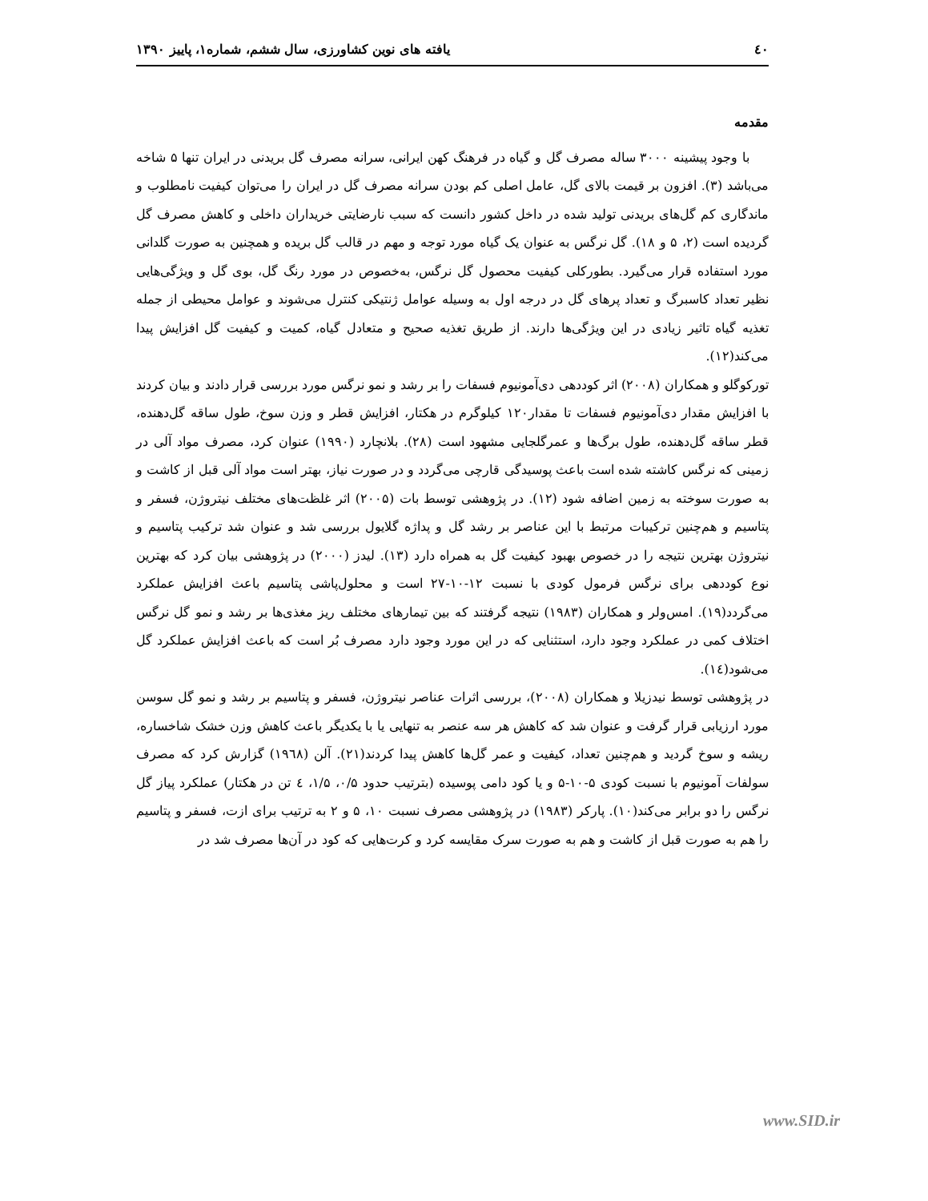٤٠ یافته های نوین کشاورزی، سال ششم، شماره۱، پاییز ۱۳۹۰
مقدمه
با وجود پیشینه ۳۰۰۰ ساله مصرف گل و گیاه در فرهنگ کهن ایرانی، سرانه مصرف گل بریدنی در ایران تنها ۵ شاخه می‌باشد (۳). افزون بر قیمت بالای گل، عامل اصلی کم بودن سرانه مصرف گل در ایران را می‌توان کیفیت نامطلوب و ماندگاری کم گل‌های بریدنی تولید شده در داخل کشور دانست که سبب نارضایتی خریداران داخلی و کاهش مصرف گل گردیده است (۲، ۵ و ۱۸). گل نرگس به عنوان یک گیاه مورد توجه و مهم در قالب گل بریده و همچنین به صورت گلدانی مورد استفاده قرار می‌گیرد. بطورکلی کیفیت محصول گل نرگس، به‌خصوص در مورد رنگ گل، بوی گل و ویژگی‌هایی نظیر تعداد کاسبرگ و تعداد پرهای گل در درجه اول به وسیله عوامل ژنتیکی کنترل می‌شوند و عوامل محیطی از جمله تغذیه گیاه تاثیر زیادی در این ویژگی‌ها دارند. از طریق تغذیه صحیح و متعادل گیاه، کمیت و کیفیت گل افزایش پیدا می‌کند(۱۲).
تورکوگلو و همکاران (۲۰۰۸) اثر کوددهی دی‌آمونیوم فسفات را بر رشد و نمو نرگس مورد بررسی قرار دادند و بیان کردند با افزایش مقدار دی‌آمونیوم فسفات تا مقدار۱۲۰ کیلوگرم در هکتار، افزایش قطر و وزن سوخ، طول ساقه گل‌دهنده، قطر ساقه گل‌دهنده، طول برگ‌ها و عمرگلجایی مشهود است (۲۸). بلانچارد (۱۹۹۰) عنوان کرد، مصرف مواد آلی در زمینی که نرگس کاشته شده است باعث پوسیدگی قارچی می‌گردد و در صورت نیاز، بهتر است مواد آلی قبل از کاشت و به صورت سوخته به زمین اضافه شود (۱۲). در پژوهشی توسط بات (۲۰۰۵) اثر غلظت‌های مختلف نیتروژن، فسفر و پتاسیم و هم‌چنین ترکیبات مرتبط با این عناصر بر رشد گل و پداژه گلایول بررسی شد و عنوان شد ترکیب پتاسیم و نیتروژن بهترین نتیجه را در خصوص بهبود کیفیت گل به همراه دارد (۱۳). لیدز (۲۰۰۰) در پژوهشی بیان کرد که بهترین نوع کوددهی برای نرگس فرمول کودی با نسبت ۱۲-۱۰-۲۷ است و محلول‌پاشی پتاسیم باعث افزایش عملکرد می‌گردد(۱۹). امس‌ولر و همکاران (۱۹۸۳) نتیجه گرفتند که بین تیمارهای مختلف ریز مغذی‌ها بر رشد و نمو گل نرگس اختلاف کمی در عملکرد وجود دارد، استثنایی که در این مورد وجود دارد مصرف بُر است که باعث افزایش عملکرد گل می‌شود(۱٤).
در پژوهشی توسط نیدزیلا و همکاران (۲۰۰۸)، بررسی اثرات عناصر نیتروژن، فسفر و پتاسیم بر رشد و نمو گل سوسن مورد ارزیابی قرار گرفت و عنوان شد که کاهش هر سه عنصر به تنهایی یا با یکدیگر باعث کاهش وزن خشک شاخساره، ریشه و سوخ گردید و هم‌چنین تعداد، کیفیت و عمر گل‌ها کاهش پیدا کردند(۲۱). آلن (۱۹٦۸) گزارش کرد که مصرف سولفات آمونیوم با نسبت کودی ۵-۱۰-۵ و یا کود دامی پوسیده (بترتیب حدود ۰/۵، ۱/۵، ٤ تن در هکتار) عملکرد پیاز گل نرگس را دو برابر می‌کند(۱۰). پارکر (۱۹۸۳) در پژوهشی مصرف نسبت ۱۰، ۵ و ۲ به ترتیب برای ازت، فسفر و پتاسیم را هم به صورت قبل از کاشت و هم به صورت سرک مقایسه کرد و کرت‌هایی که کود در آن‌ها مصرف شد در
www.SID.ir